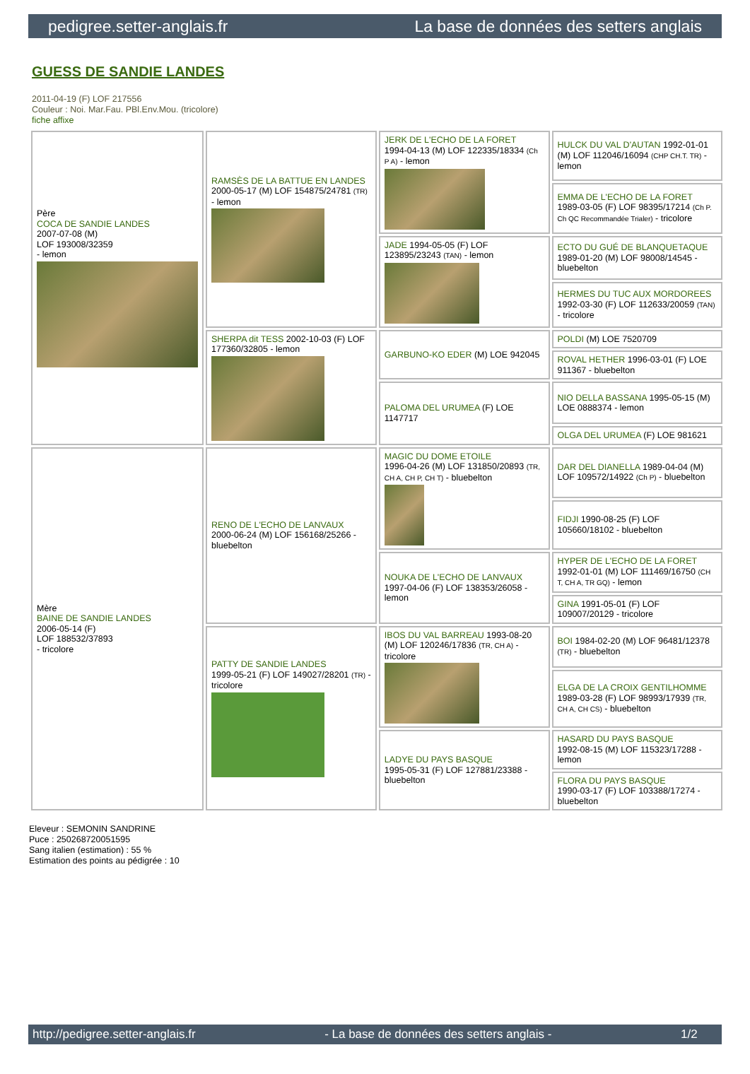pedigree.setter-anglais.fr La base de données des setters anglais
GUESS DE SANDIE LANDES
2011-04-19 (F) LOF 217556
Couleur : Noi. Mar.Fau. PBl.Env.Mou. (tricolore)
fiche affixe
| Père COCA DE SANDIE LANDES 2007-07-08 (M) LOF 193008/32359 - lemon | RAMSÈS DE LA BATTUE EN LANDES 2000-05-17 (M) LOF 154875/24781 (TR) - lemon | JERK DE L'ECHO DE LA FORET 1994-04-13 (M) LOF 122335/18334 (Ch P A) - lemon | HULCK DU VAL D'AUTAN 1992-01-01 (M) LOF 112046/16094 (CHP CH.T. TR) - lemon |
| | | | EMMA DE L'ECHO DE LA FORET 1989-03-05 (F) LOF 98395/17214 (Ch P. Ch QC Recommandée Trialer) - tricolore |
| | | JADE 1994-05-05 (F) LOF 123895/23243 (TAN) - lemon | ECTO DU GUÉ DE BLANQUETAQUE 1989-01-20 (M) LOF 98008/14545 - bluebelton |
| | | | HERMES DU TUC AUX MORDOREES 1992-03-30 (F) LOF 112633/20059 (TAN) - tricolore |
| | SHERPA dit TESS 2002-10-03 (F) LOF 177360/32805 - lemon | GARBUNO-KO EDER (M) LOE 942045 | POLDI (M) LOE 7520709 |
| | | | ROVAL HETHER 1996-03-01 (F) LOE 911367 - bluebelton |
| | | PALOMA DEL URUMEA (F) LOE 1147717 | NIO DELLA BASSANA 1995-05-15 (M) LOE 0888374 - lemon |
| | | | OLGA DEL URUMEA (F) LOE 981621 |
| Mère BAINE DE SANDIE LANDES 2006-05-14 (F) LOF 188532/37893 - tricolore | RENO DE L'ECHO DE LANVAUX 2000-06-24 (M) LOF 156168/25266 - bluebelton | MAGIC DU DOME ETOILE 1996-04-26 (M) LOF 131850/20893 (TR, CH A, CH P, CH T) - bluebelton | DAR DEL DIANELLA 1989-04-04 (M) LOF 109572/14922 (Ch P) - bluebelton |
| | | | FIDJI 1990-08-25 (F) LOF 105660/18102 - bluebelton |
| | | NOUKA DE L'ECHO DE LANVAUX 1997-04-06 (F) LOF 138353/26058 - lemon | HYPER DE L'ECHO DE LA FORET 1992-01-01 (M) LOF 111469/16750 (CH T, CH A, TR GQ) - lemon |
| | | | GINA 1991-05-01 (F) LOF 109007/20129 - tricolore |
| | PATTY DE SANDIE LANDES 1999-05-21 (F) LOF 149027/28201 (TR) - tricolore | IBOS DU VAL BARREAU 1993-08-20 (M) LOF 120246/17836 (TR, CH A) - tricolore | BOI 1984-02-20 (M) LOF 96481/12378 (TR) - bluebelton |
| | | | ELGA DE LA CROIX GENTILHOMME 1989-03-28 (F) LOF 98993/17939 (TR, CH A, CH CS) - bluebelton |
| | | LADYE DU PAYS BASQUE 1995-05-31 (F) LOF 127881/23388 - bluebelton | HASARD DU PAYS BASQUE 1992-08-15 (M) LOF 115323/17288 - lemon |
| | | | FLORA DU PAYS BASQUE 1990-03-17 (F) LOF 103388/17274 - bluebelton |
Eleveur : SEMONIN SANDRINE
Puce : 250268720051595
Sang italien (estimation) : 55 %
Estimation des points au pédigrée : 10
http://pedigree.setter-anglais.fr - La base de données des setters anglais - 1/2